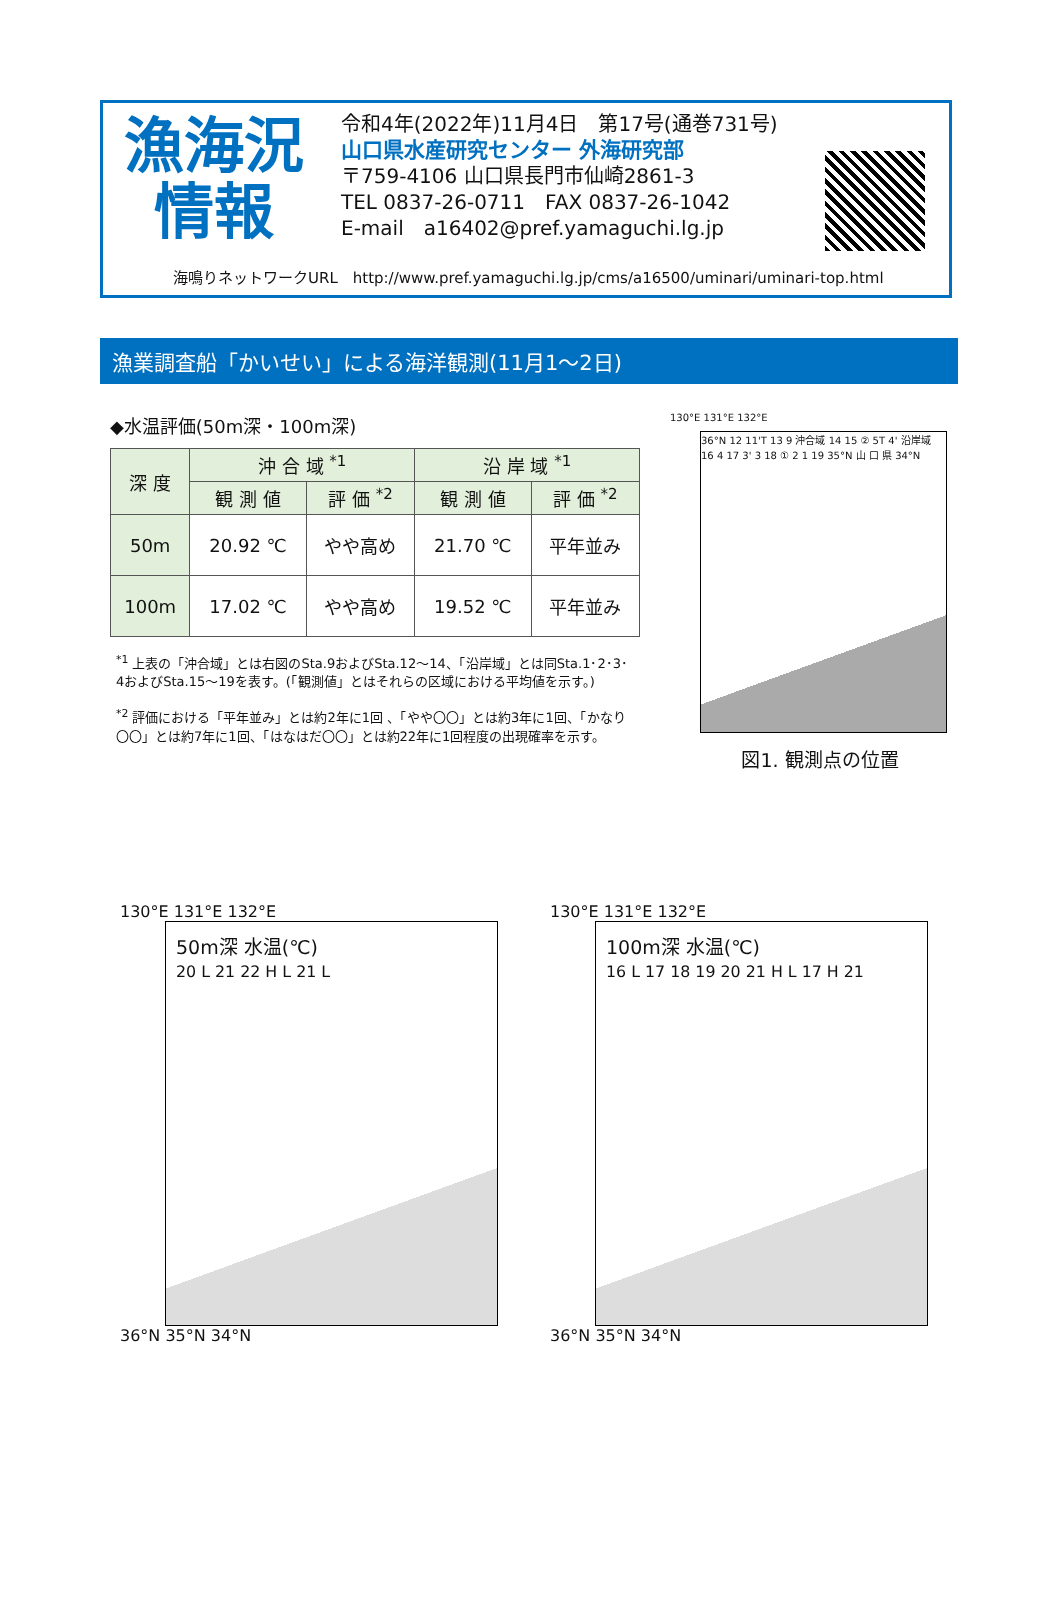漁海況
情報
令和4年(2022年)11月4日　第17号(通巻731号)
山口県水産研究センター 外海研究部
〒759-4106 山口県長門市仙崎2861-3
TEL 0837-26-0711　FAX 0837-26-1042
E-mail　a16402@pref.yamaguchi.lg.jp
海鳴りネットワークURL　http://www.pref.yamaguchi.lg.jp/cms/a16500/uminari/uminari-top.html
漁業調査船「かいせい」による海洋観測(11月1～2日)
◆水温評価(50m深・100m深)
| 深 度 | 沖 合 域 <sup>*1</sup> | | 沿 岸 域 <sup>*1</sup> | |
| --- | --- | --- | --- | --- |
| | 観 測 値 | 評 価 <sup>*2</sup> | 観 測 値 | 評 価 <sup>*2</sup> |
| 50m | 20.92 ℃ | やや高め | 21.70 ℃ | 平年並み |
| 100m | 17.02 ℃ | やや高め | 19.52 ℃ | 平年並み |
<sup>*1</sup> 上表の「沖合域」とは右図のSta.9およびSta.12～14、「沿岸域」とは同Sta.1･2･3･4およびSta.15～19を表す。(「観測値」とはそれらの区域における平均値を示す。)
<sup>*2</sup> 評価における「平年並み」とは約2年に1回 、「やや〇〇」とは約3年に1回、「かなり〇〇」とは約7年に1回、「はなはだ〇〇」とは約22年に1回程度の出現確率を示す。
130°E 131°E 132°E
36°N 12 11'T 13 9 沖合域 14 15 ② 5T 4' 沿岸域 16 4 17 3' 3 18 ① 2 1 19 35°N 山 口 県 34°N
図1. 観測点の位置
130°E 131°E 132°E
50m深 水温(℃)
20 L 21 22 H L 21 L
36°N 35°N 34°N
130°E 131°E 132°E
100m深 水温(℃)
16 L 17 18 19 20 21 H L 17 H 21
36°N 35°N 34°N